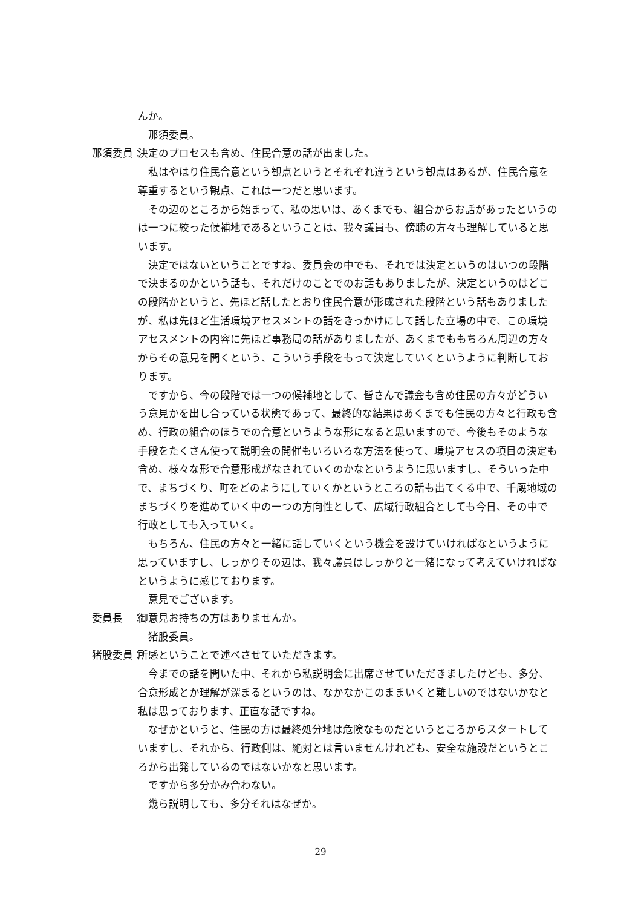んか。
那須委員。
那須委員： 決定のプロセスも含め、住民合意の話が出ました。
私はやはり住民合意という観点というとそれぞれ違うという観点はあるが、住民合意を尊重するという観点、これは一つだと思います。
その辺のところから始まって、私の思いは、あくまでも、組合からお話があったというのは一つに絞った候補地であるということは、我々議員も、傍聴の方々も理解していると思います。
決定ではないということですね、委員会の中でも、それでは決定というのはいつの段階で決まるのかという話も、それだけのことでのお話もありましたが、決定というのはどこの段階かというと、先ほど話したとおり住民合意が形成された段階という話もありましたが、私は先ほど生活環境アセスメントの話をきっかけにして話した立場の中で、この環境アセスメントの内容に先ほど事務局の話がありましたが、あくまでももちろん周辺の方々からその意見を聞くという、こういう手段をもって決定していくというように判断しております。
ですから、今の段階では一つの候補地として、皆さんで議会も含め住民の方々がどういう意見かを出し合っている状態であって、最終的な結果はあくまでも住民の方々と行政も含め、行政の組合のほうでの合意というような形になると思いますので、今後もそのような手段をたくさん使って説明会の開催もいろいろな方法を使って、環境アセスの項目の決定も含め、様々な形で合意形成がなされていくのかなというように思いますし、そういった中で、まちづくり、町をどのようにしていくかというところの話も出てくる中で、千厩地域のまちづくりを進めていく中の一つの方向性として、広域行政組合としても今日、その中で行政としても入っていく。
もちろん、住民の方々と一緒に話していくという機会を設けていければなというように思っていますし、しっかりその辺は、我々議員はしっかりと一緒になって考えていければなというように感じております。
意見でございます。
委員長　： 御意見お持ちの方はありませんか。
猪股委員。
猪股委員： 所感ということで述べさせていただきます。
今までの話を聞いた中、それから私説明会に出席させていただきましたけども、多分、合意形成とか理解が深まるというのは、なかなかこのままいくと難しいのではないかなと私は思っております、正直な話ですね。
なぜかというと、住民の方は最終処分地は危険なものだというところからスタートしていますし、それから、行政側は、絶対とは言いませんけれども、安全な施設だというところから出発しているのではないかなと思います。
ですから多分かみ合わない。
幾ら説明しても、多分それはなぜか。
29